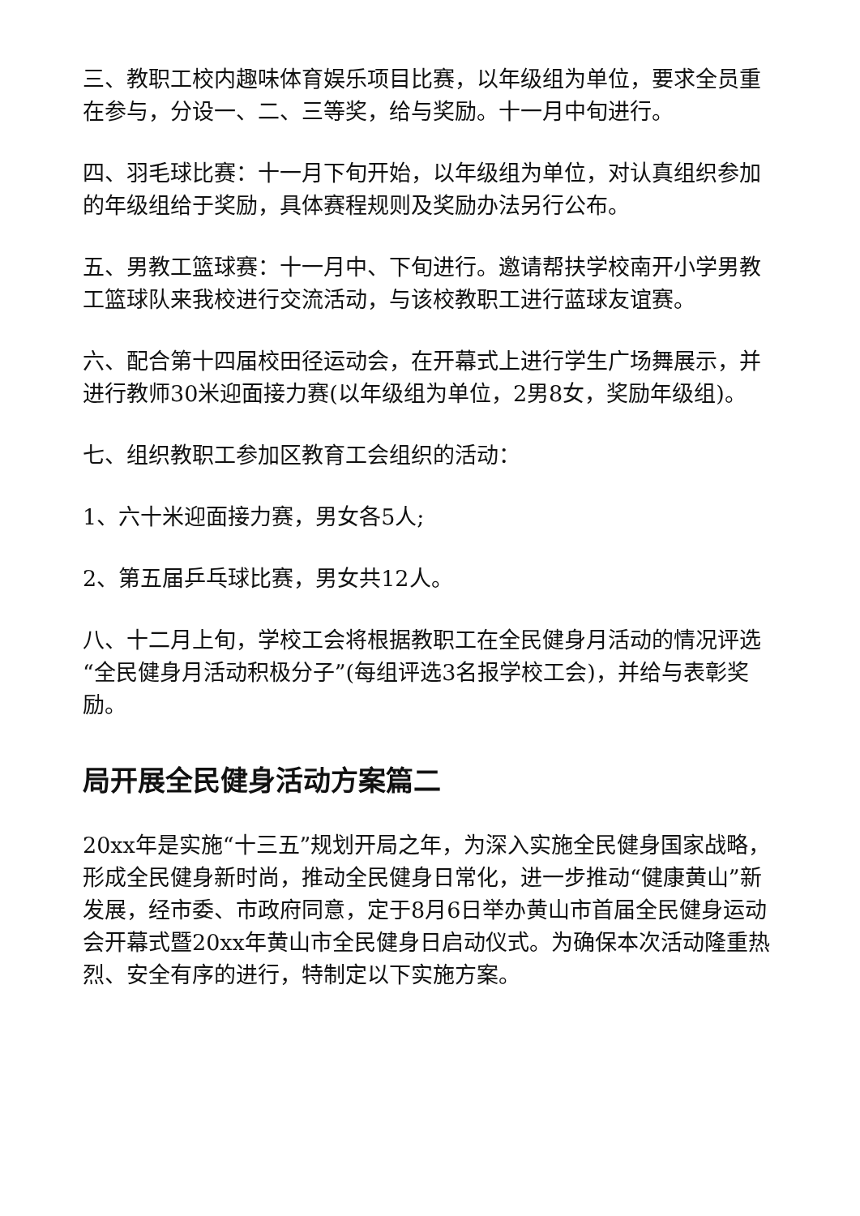三、教职工校内趣味体育娱乐项目比赛，以年级组为单位，要求全员重在参与，分设一、二、三等奖，给与奖励。十一月中旬进行。
四、羽毛球比赛：十一月下旬开始，以年级组为单位，对认真组织参加的年级组给于奖励，具体赛程规则及奖励办法另行公布。
五、男教工篮球赛：十一月中、下旬进行。邀请帮扶学校南开小学男教工篮球队来我校进行交流活动，与该校教职工进行蓝球友谊赛。
六、配合第十四届校田径运动会，在开幕式上进行学生广场舞展示，并进行教师30米迎面接力赛(以年级组为单位，2男8女，奖励年级组)。
七、组织教职工参加区教育工会组织的活动：
1、六十米迎面接力赛，男女各5人;
2、第五届乒乓球比赛，男女共12人。
八、十二月上旬，学校工会将根据教职工在全民健身月活动的情况评选“全民健身月活动积极分子”(每组评选3名报学校工会)，并给与表彰奖励。
局开展全民健身活动方案篇二
20xx年是实施“十三五”规划开局之年，为深入实施全民健身国家战略，形成全民健身新时尚，推动全民健身日常化，进一步推动“健康黄山”新发展，经市委、市政府同意，定于8月6日举办黄山市首届全民健身运动会开幕式暨20xx年黄山市全民健身日启动仪式。为确保本次活动隆重热烈、安全有序的进行，特制定以下实施方案。